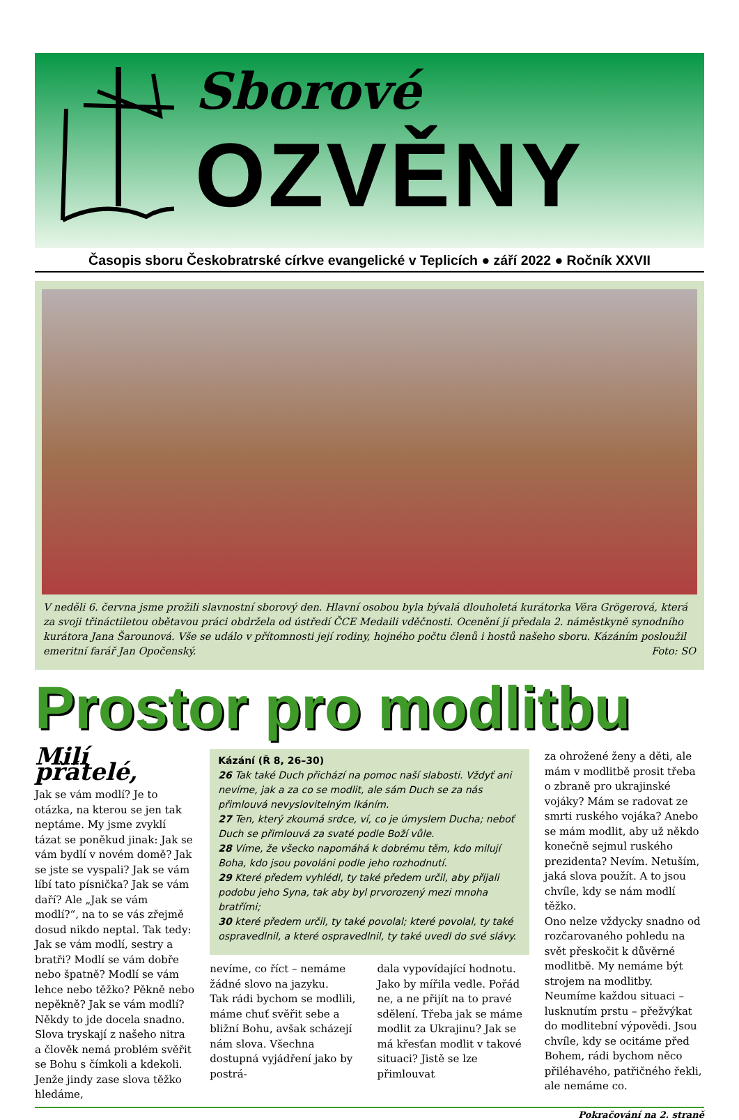Sborové
OZVĚNY
Časopis sboru Českobratrské církve evangelické v Teplicích ● září 2022 ● Ročník XXVII
V neděli 6. června jsme prožili slavnostní sborový den. Hlavní osobou byla bývalá dlouholetá kurátorka Věra Grögerová, která za svoji třináctiletou obětavou práci obdržela od ústředí ČCE Medaili vděčnosti. Ocenění jí předala 2. náměstkyně synodního kurátora Jana Šarounová. Vše se událo v přítomnosti její rodiny, hojného počtu členů i hostů našeho sboru. Kázáním posloužil emeritní farář Jan Opočenský. Foto: SO
Prostor pro modlitbu
Milí přátelé,
Jak se vám modlí? Je to otázka, na kterou se jen tak neptáme. My jsme zvyklí tázat se poněkud jinak: Jak se vám bydlí v novém domě? Jak se jste se vyspali? Jak se vám líbí tato písnička? Jak se vám daří? Ale „Jak se vám modlí?“, na to se vás zřejmě dosud nikdo neptal. Tak tedy: Jak se vám modlí, sestry a bratři? Modlí se vám dobře nebo špatně? Modlí se vám lehce nebo těžko? Pěkně nebo nepěkně? Jak se vám modlí? Někdy to jde docela snadno. Slova tryskají z našeho nitra a člověk nemá problém svěřit se Bohu s čímkoli a kdekoli. Jenže jindy zase slova těžko hledáme,
Kázání (Ř 8, 26–30)
26 Tak také Duch přichází na pomoc naší slabosti. Vždyť ani nevíme, jak a za co se modlit, ale sám Duch se za nás přimlouvá nevyslovitelným lkáním.
27 Ten, který zkoumá srdce, ví, co je úmyslem Ducha; neboť Duch se přimlouvá za svaté podle Boží vůle.
28 Víme, že všecko napomáhá k dobrému těm, kdo milují Boha, kdo jsou povoláni podle jeho rozhodnutí.
29 Které předem vyhlédl, ty také předem určil, aby přijali podobu jeho Syna, tak aby byl prvorozený mezi mnoha bratřími;
30 které předem určil, ty také povolal; které povolal, ty také ospravedlnil, a které ospravedlnil, ty také uvedl do své slávy.
nevíme, co říct – nemáme žádné slovo na jazyku.
Tak rádi bychom se modlili, máme chuť svěřit sebe a bližní Bohu, avšak scházejí nám slova. Všechna dostupná vyjádření jako by postrá-
dala vypovídající hodnotu. Jako by mířila vedle. Pořád ne, a ne přijít na to pravé sdělení. Třeba jak se máme modlit za Ukrajinu? Jak se má křesťan modlit v takové situaci? Jistě se lze přimlouvat
za ohrožené ženy a děti, ale mám v modlitbě prosit třeba o zbraně pro ukrajinské vojáky? Mám se radovat ze smrti ruského vojáka? Anebo se mám modlit, aby už někdo konečně sejmul ruského prezidenta? Nevím. Netuším, jaká slova použít. A to jsou chvíle, kdy se nám modlí těžko.
Ono nelze vždycky snadno od rozčarovaného pohledu na svět přeskočit k důvěrné modlitbě. My nemáme být strojem na modlitby. Neumíme každou situaci – lusknutím prstu – přežvýkat do modlitební výpovědi. Jsou chvíle, kdy se ocitáme před Bohem, rádi bychom něco přiléhavého, patřičného řekli, ale nemáme co.
Pokračování na 2. straně